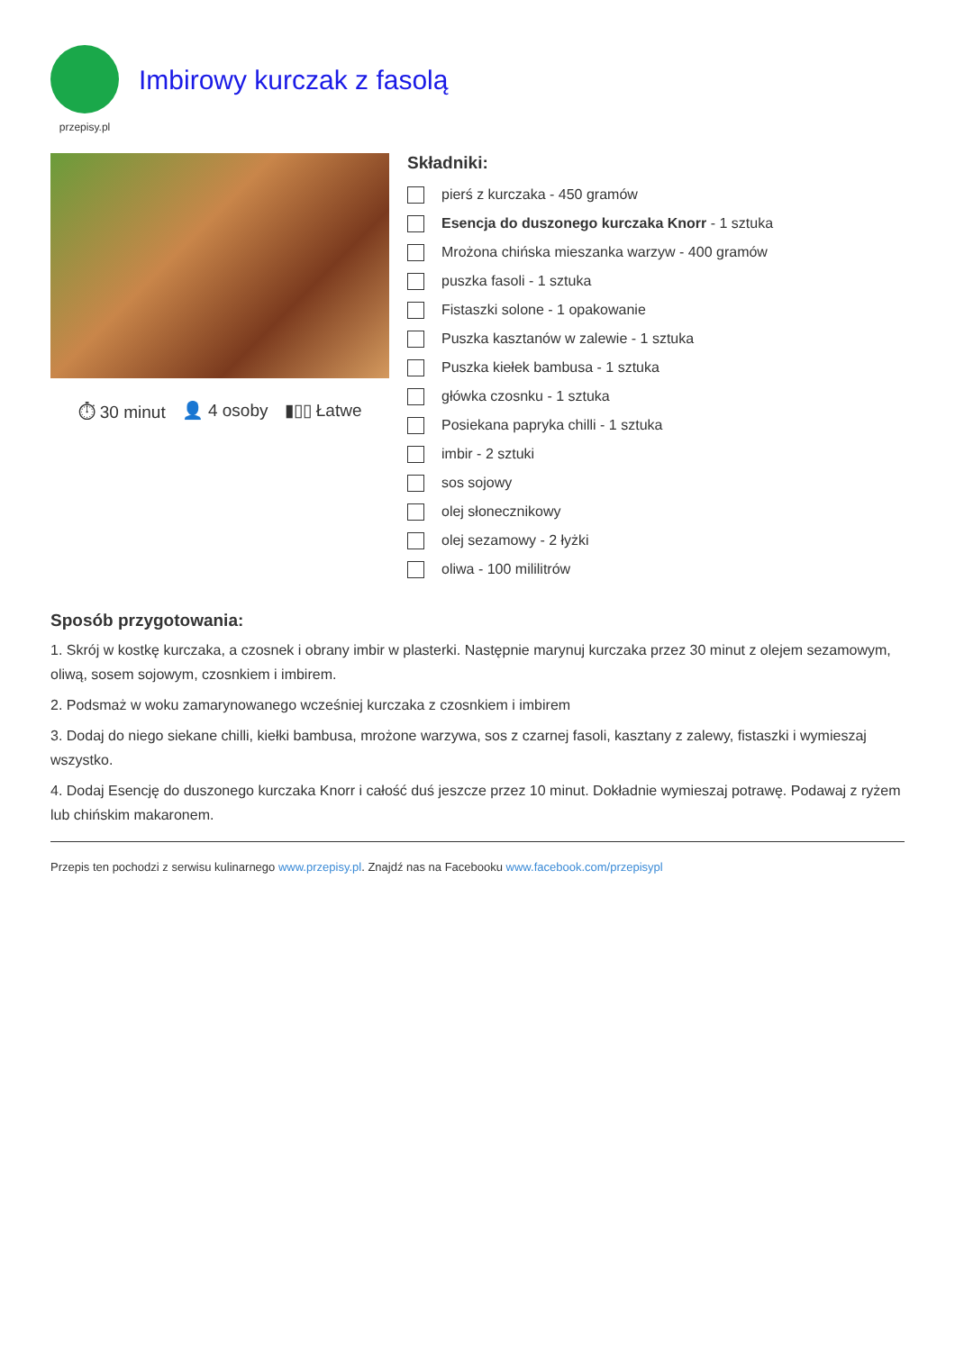przepisy.pl
Imbirowy kurczak z fasolą
⏱ 30 minut 👤 4 osoby ▮▯▯ Łatwe
Składniki:
pierś z kurczaka - 450 gramów
Esencja do duszonego kurczaka Knorr - 1 sztuka
Mrożona chińska mieszanka warzyw - 400 gramów
puszka fasoli - 1 sztuka
Fistaszki solone - 1 opakowanie
Puszka kasztanów w zalewie - 1 sztuka
Puszka kiełek bambusa - 1 sztuka
główka czosnku - 1 sztuka
Posiekana papryka chilli - 1 sztuka
imbir - 2 sztuki
sos sojowy
olej słonecznikowy
olej sezamowy - 2 łyżki
oliwa - 100 mililitrów
Sposób przygotowania:
1. Skrój w kostkę kurczaka, a czosnek i obrany imbir w plasterki. Następnie marynuj kurczaka przez 30 minut z olejem sezamowym, oliwą, sosem sojowym, czosnkiem i imbirem.
2. Podsmaż w woku zamarynowanego wcześniej kurczaka z czosnkiem i imbirem
3. Dodaj do niego siekane chilli, kiełki bambusa, mrożone warzywa, sos z czarnej fasoli, kasztany z zalewy, fistaszki i wymieszaj wszystko.
4. Dodaj Esencję do duszonego kurczaka Knorr i całość duś jeszcze przez 10 minut. Dokładnie wymieszaj potrawę. Podawaj z ryżem lub chińskim makaronem.
Przepis ten pochodzi z serwisu kulinarnego www.przepisy.pl. Znajdź nas na Facebooku www.facebook.com/przepisypl